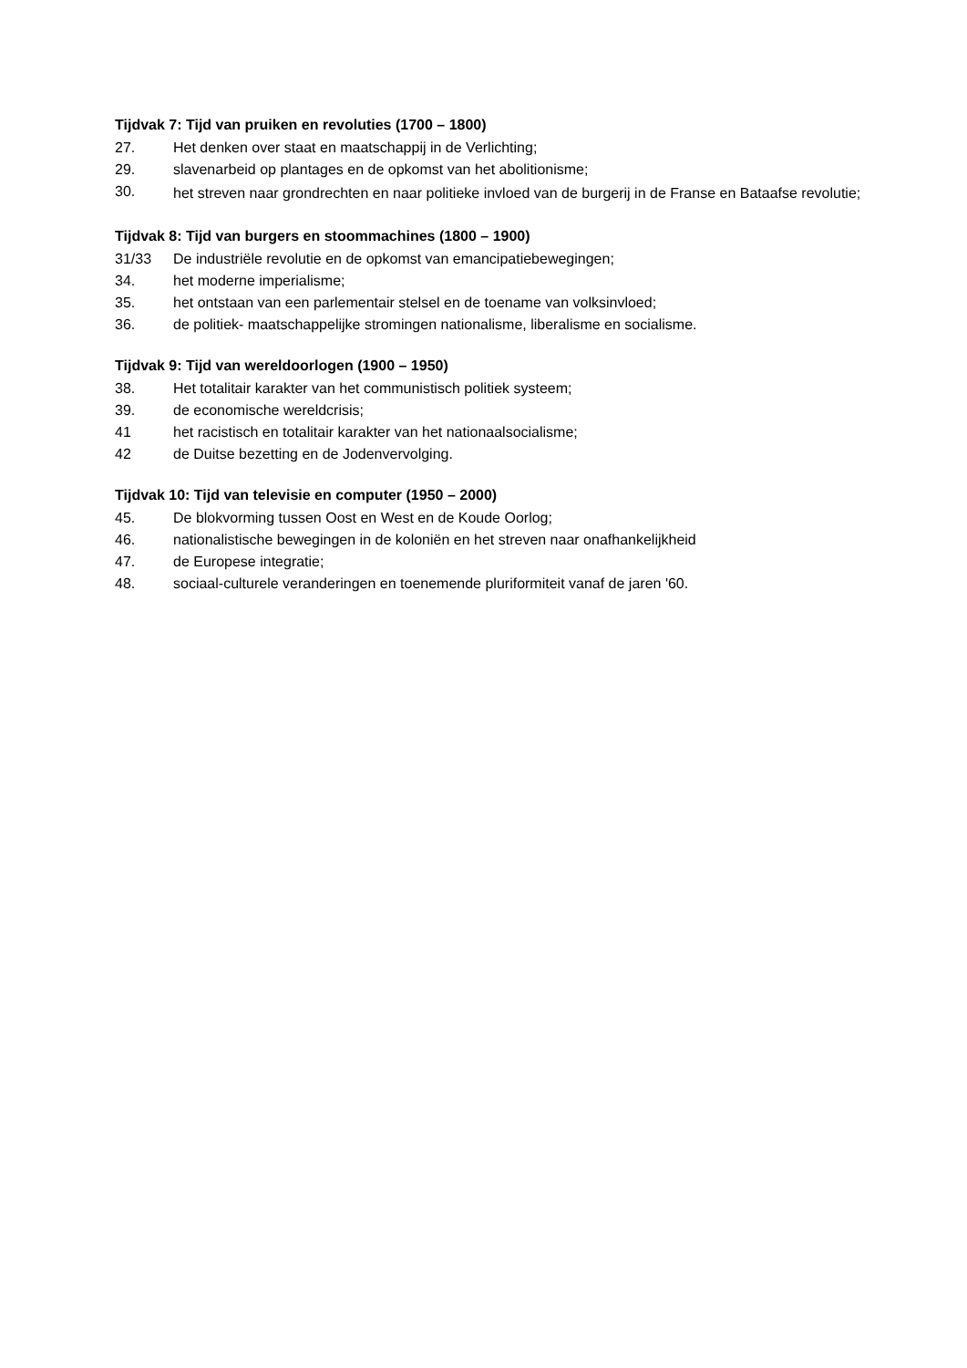Tijdvak 7: Tijd van pruiken en revoluties (1700 – 1800)
27. Het denken over staat en maatschappij in de Verlichting;
29. slavenarbeid op plantages en de opkomst van het abolitionisme;
30. het streven naar grondrechten en naar politieke invloed van de burgerij in de Franse en Bataafse revolutie;
Tijdvak 8: Tijd van burgers en stoommachines (1800 – 1900)
31/33 De industriële revolutie en de opkomst van emancipatiebewegingen;
34. het moderne imperialisme;
35. het ontstaan van een parlementair stelsel en de toename van volksinvloed;
36. de politiek- maatschappelijke stromingen nationalisme, liberalisme en socialisme.
Tijdvak 9: Tijd van wereldoorlogen (1900 – 1950)
38. Het totalitair karakter van het communistisch politiek systeem;
39. de economische wereldcrisis;
41 het racistisch en totalitair karakter van het nationaalsocialisme;
42 de Duitse bezetting en de Jodenvervolging.
Tijdvak 10: Tijd van televisie en computer (1950 – 2000)
45. De blokvorming tussen Oost en West en de Koude Oorlog;
46. nationalistische bewegingen in de koloniën en het streven naar onafhankelijkheid
47. de Europese integratie;
48. sociaal-culturele veranderingen en toenemende pluriformiteit vanaf de jaren '60.